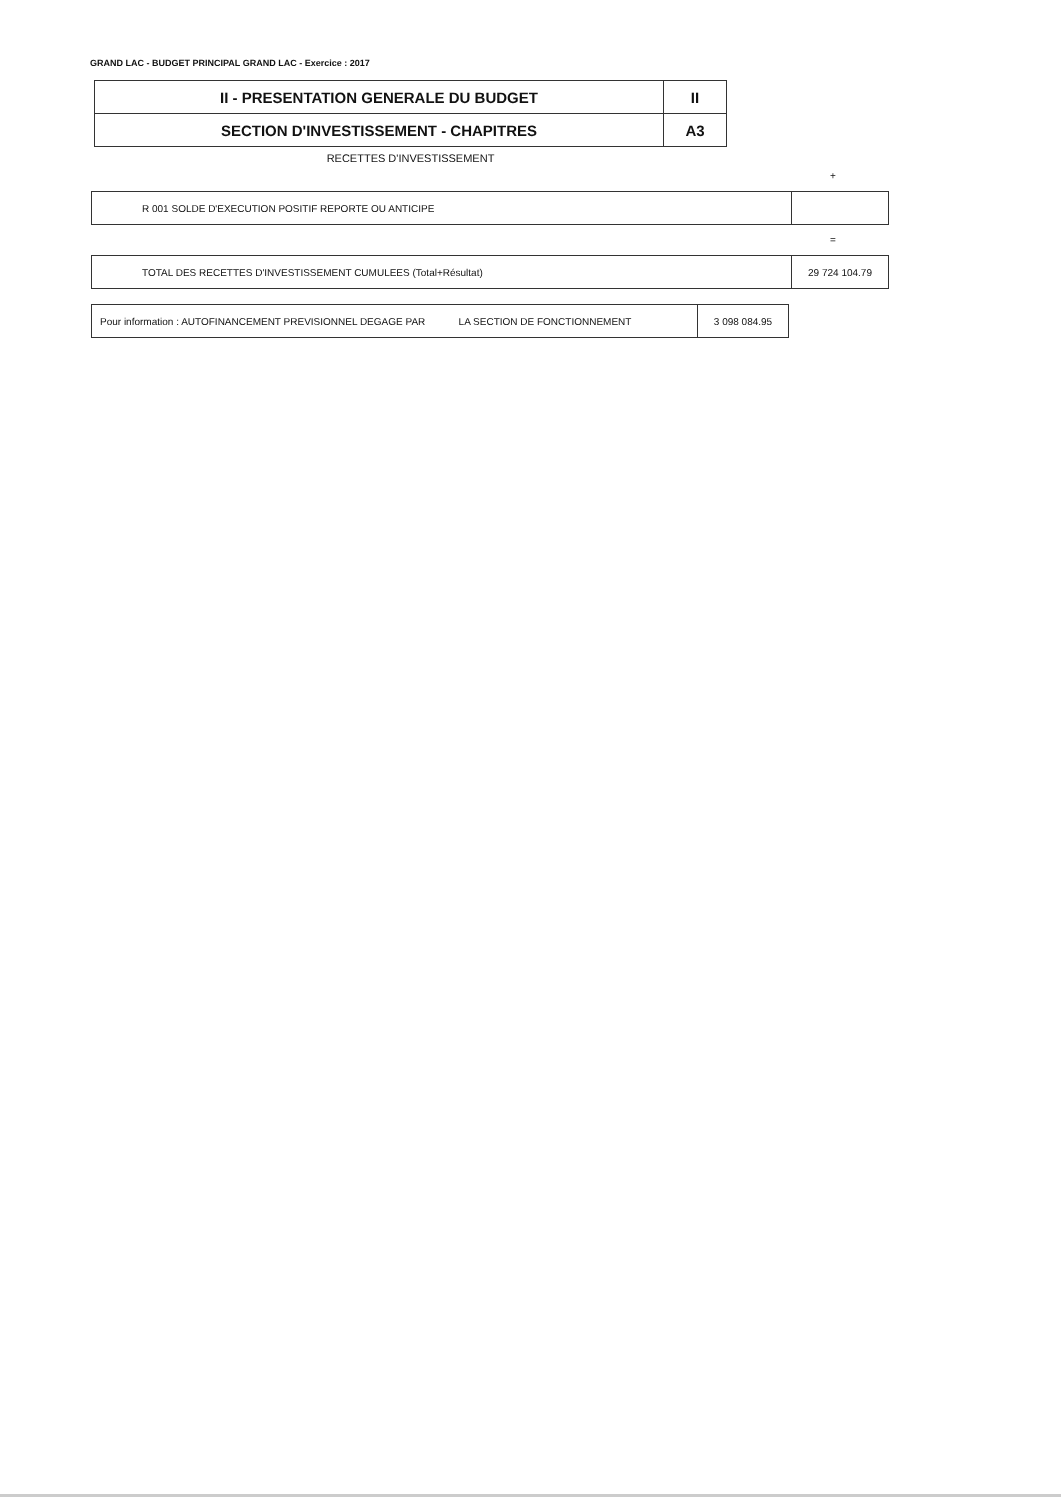GRAND LAC - BUDGET PRINCIPAL GRAND LAC - Exercice : 2017
| II - PRESENTATION GENERALE DU BUDGET | II |
| SECTION D'INVESTISSEMENT - CHAPITRES | A3 |
RECETTES D'INVESTISSEMENT
+
| R 001 SOLDE D'EXECUTION POSITIF REPORTE OU ANTICIPE | |
=
| TOTAL DES RECETTES D'INVESTISSEMENT CUMULEES (Total+Résultat) | 29 724 104.79 |
| Pour information : AUTOFINANCEMENT PREVISIONNEL DEGAGE PAR LA SECTION DE FONCTIONNEMENT | 3 098 084.95 |